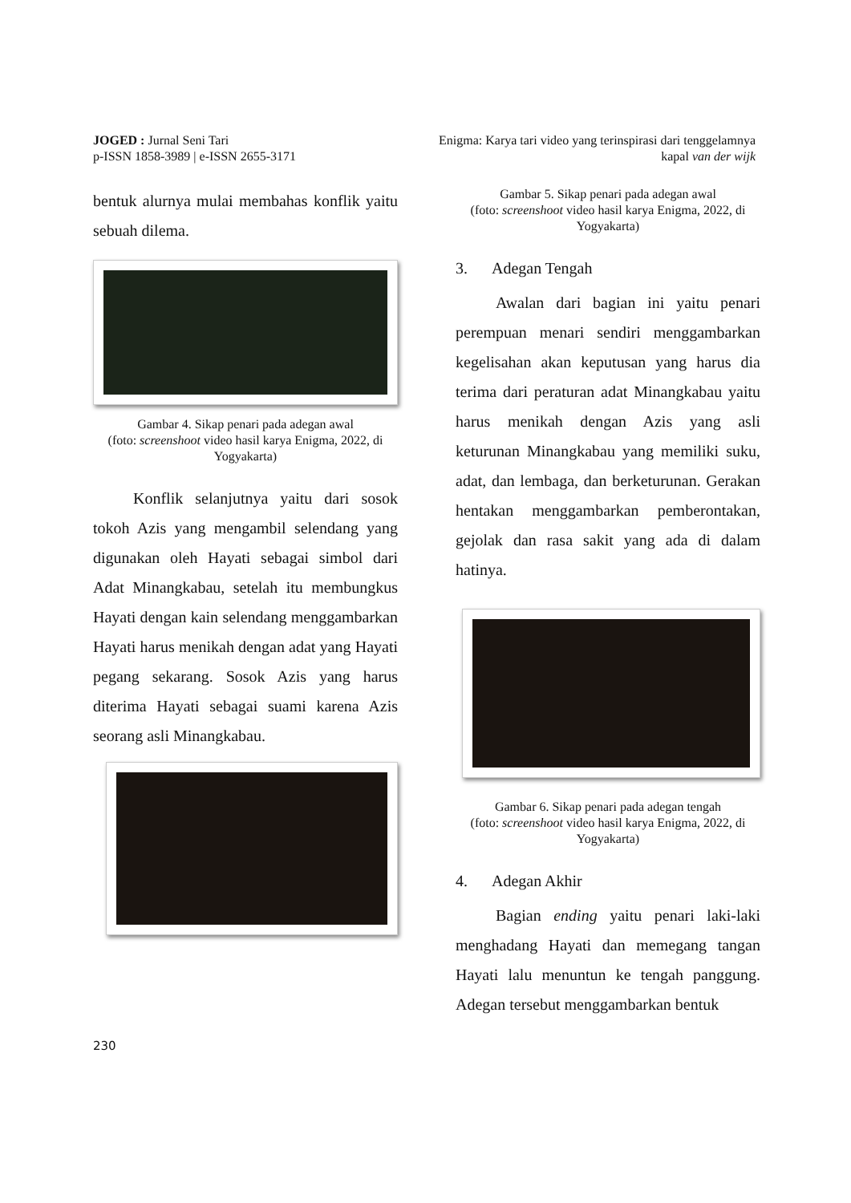JOGED : Jurnal Seni Tari
p-ISSN 1858-3989 | e-ISSN 2655-3171
Enigma: Karya tari video yang terinspirasi dari tenggelamnya
kapal van der wijk
bentuk alurnya mulai membahas konflik yaitu sebuah dilema.
Gambar 4. Sikap penari pada adegan awal
(foto: screenshoot video hasil karya Enigma, 2022, di Yogyakarta)
Konflik selanjutnya yaitu dari sosok tokoh Azis yang mengambil selendang yang digunakan oleh Hayati sebagai simbol dari Adat Minangkabau, setelah itu membungkus Hayati dengan kain selendang menggambarkan Hayati harus menikah dengan adat yang Hayati pegang sekarang. Sosok Azis yang harus diterima Hayati sebagai suami karena Azis seorang asli Minangkabau.
Gambar 5. Sikap penari pada adegan awal
(foto: screenshoot video hasil karya Enigma, 2022, di Yogyakarta)
3. Adegan Tengah
Awalan dari bagian ini yaitu penari perempuan menari sendiri menggambarkan kegelisahan akan keputusan yang harus dia terima dari peraturan adat Minangkabau yaitu harus menikah dengan Azis yang asli keturunan Minangkabau yang memiliki suku, adat, dan lembaga, dan berketurunan. Gerakan hentakan menggambarkan pemberontakan, gejolak dan rasa sakit yang ada di dalam hatinya.
Gambar 6. Sikap penari pada adegan tengah
(foto: screenshoot video hasil karya Enigma, 2022, di Yogyakarta)
4. Adegan Akhir
Bagian ending yaitu penari laki-laki menghadang Hayati dan memegang tangan Hayati lalu menuntun ke tengah panggung. Adegan tersebut menggambarkan bentuk
230